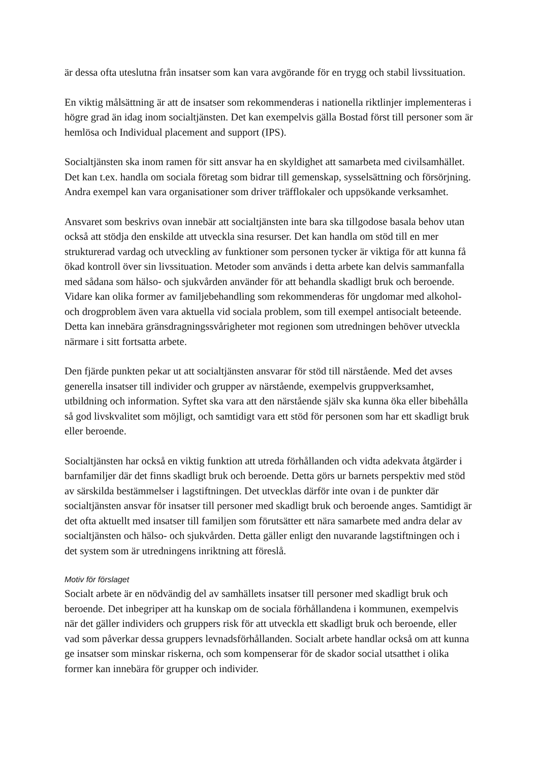är dessa ofta uteslutna från insatser som kan vara avgörande för en trygg och stabil livssituation.
En viktig målsättning är att de insatser som rekommenderas i nationella riktlinjer implementeras i högre grad än idag inom socialtjänsten. Det kan exempelvis gälla Bostad först till personer som är hemlösa och Individual placement and support (IPS).
Socialtjänsten ska inom ramen för sitt ansvar ha en skyldighet att samarbeta med civilsamhället. Det kan t.ex. handla om sociala företag som bidrar till gemenskap, sysselsättning och försörjning. Andra exempel kan vara organisationer som driver träfflokaler och uppsökande verksamhet.
Ansvaret som beskrivs ovan innebär att socialtjänsten inte bara ska tillgodose basala behov utan också att stödja den enskilde att utveckla sina resurser. Det kan handla om stöd till en mer strukturerad vardag och utveckling av funktioner som personen tycker är viktiga för att kunna få ökad kontroll över sin livssituation. Metoder som används i detta arbete kan delvis sammanfalla med sådana som hälso- och sjukvården använder för att behandla skadligt bruk och beroende. Vidare kan olika former av familjebehandling som rekommenderas för ungdomar med alkohol- och drogproblem även vara aktuella vid sociala problem, som till exempel antisocialt beteende. Detta kan innebära gränsdragningssvårigheter mot regionen som utredningen behöver utveckla närmare i sitt fortsatta arbete.
Den fjärde punkten pekar ut att socialtjänsten ansvarar för stöd till närstående. Med det avses generella insatser till individer och grupper av närstående, exempelvis gruppverksamhet, utbildning och information. Syftet ska vara att den närstående själv ska kunna öka eller bibehålla så god livskvalitet som möjligt, och samtidigt vara ett stöd för personen som har ett skadligt bruk eller beroende.
Socialtjänsten har också en viktig funktion att utreda förhållanden och vidta adekvata åtgärder i barnfamiljer där det finns skadligt bruk och beroende. Detta görs ur barnets perspektiv med stöd av särskilda bestämmelser i lagstiftningen. Det utvecklas därför inte ovan i de punkter där socialtjänsten ansvar för insatser till personer med skadligt bruk och beroende anges. Samtidigt är det ofta aktuellt med insatser till familjen som förutsätter ett nära samarbete med andra delar av socialtjänsten och hälso- och sjukvården. Detta gäller enligt den nuvarande lagstiftningen och i det system som är utredningens inriktning att föreslå.
Motiv för förslaget
Socialt arbete är en nödvändig del av samhällets insatser till personer med skadligt bruk och beroende. Det inbegriper att ha kunskap om de sociala förhållandena i kommunen, exempelvis när det gäller individers och gruppers risk för att utveckla ett skadligt bruk och beroende, eller vad som påverkar dessa gruppers levnadsförhållanden. Socialt arbete handlar också om att kunna ge insatser som minskar riskerna, och som kompenserar för de skador social utsatthet i olika former kan innebära för grupper och individer.